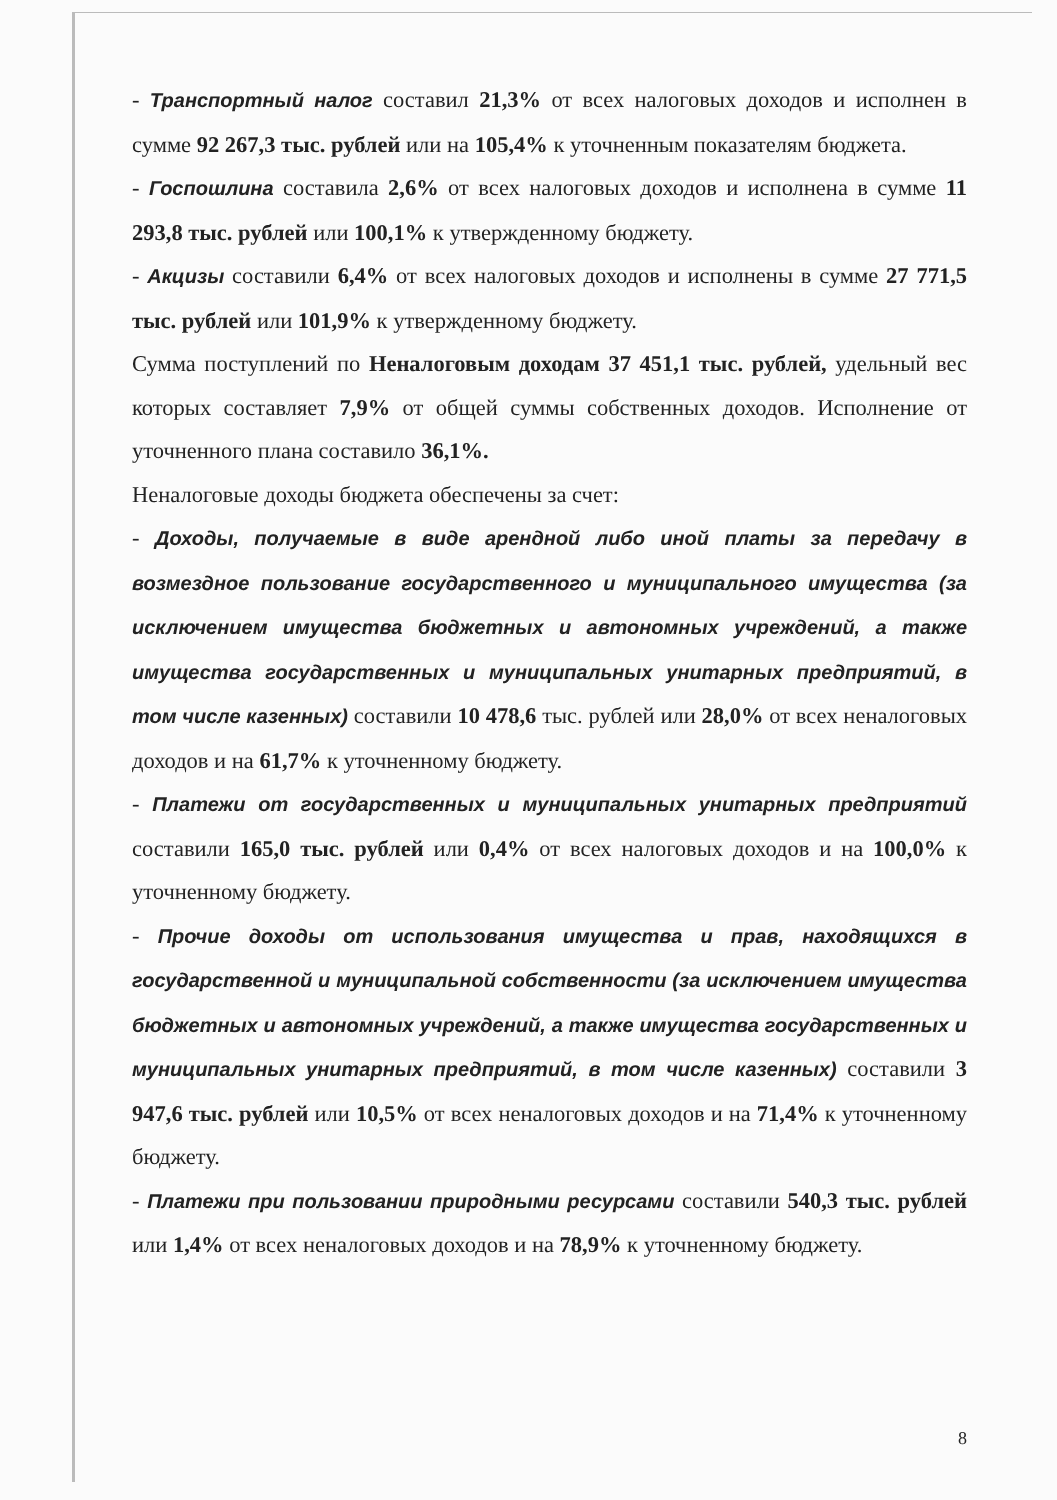- Транспортный налог составил 21,3% от всех налоговых доходов и исполнен в сумме 92 267,3 тыс. рублей или на 105,4% к уточненным показателям бюджета.
- Госпошлина составила 2,6% от всех налоговых доходов и исполнена в сумме 11 293,8 тыс. рублей или 100,1% к утвержденному бюджету.
- Акцизы составили 6,4% от всех налоговых доходов и исполнены в сумме 27 771,5 тыс. рублей или 101,9% к утвержденному бюджету.
Сумма поступлений по Неналоговым доходам 37 451,1 тыс. рублей, удельный вес которых составляет 7,9% от общей суммы собственных доходов. Исполнение от уточненного плана составило 36,1%.
Неналоговые доходы бюджета обеспечены за счет:
- Доходы, получаемые в виде арендной либо иной платы за передачу в возмездное пользование государственного и муниципального имущества (за исключением имущества бюджетных и автономных учреждений, а также имущества государственных и муниципальных унитарных предприятий, в том числе казенных) составили 10 478,6 тыс. рублей или 28,0% от всех неналоговых доходов и на 61,7% к уточненному бюджету.
- Платежи от государственных и муниципальных унитарных предприятий составили 165,0 тыс. рублей или 0,4% от всех налоговых доходов и на 100,0% к уточненному бюджету.
- Прочие доходы от использования имущества и прав, находящихся в государственной и муниципальной собственности (за исключением имущества бюджетных и автономных учреждений, а также имущества государственных и муниципальных унитарных предприятий, в том числе казенных) составили 3 947,6 тыс. рублей или 10,5% от всех неналоговых доходов и на 71,4% к уточненному бюджету.
- Платежи при пользовании природными ресурсами составили 540,3 тыс. рублей или 1,4% от всех неналоговых доходов и на 78,9% к уточненному бюджету.
8